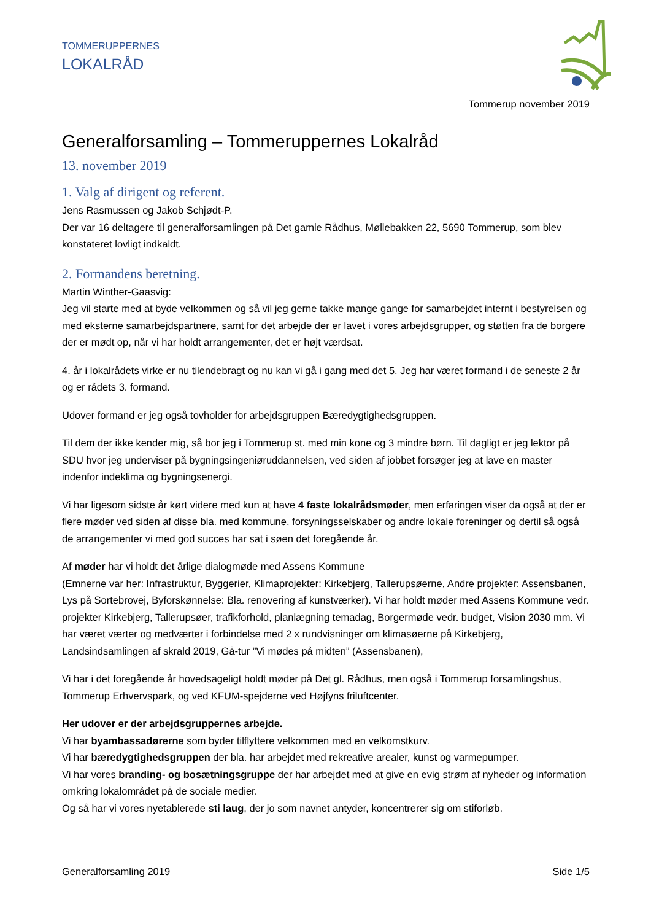TOMMERUPPERNES
LOKALRÅD
Tommerup november 2019
Generalforsamling – Tommeruppernes Lokalråd
13. november 2019
1. Valg af dirigent og referent.
Jens Rasmussen og Jakob Schjødt-P.
Der var 16 deltagere til generalforsamlingen på Det gamle Rådhus, Møllebakken 22, 5690 Tommerup, som blev konstateret lovligt indkaldt.
2. Formandens beretning.
Martin Winther-Gaasvig:
Jeg vil starte med at byde velkommen og så vil jeg gerne takke mange gange for samarbejdet internt i bestyrelsen og med eksterne samarbejdspartnere, samt for det arbejde der er lavet i vores arbejdsgrupper, og støtten fra de borgere der er mødt op, når vi har holdt arrangementer, det er højt værdsat.
4. år i lokalrådets virke er nu tilendebragt og nu kan vi gå i gang med det 5. Jeg har været formand i de seneste 2 år og er rådets 3. formand.
Udover formand er jeg også tovholder for arbejdsgruppen Bæredygtighedsgruppen.
Til dem der ikke kender mig, så bor jeg i Tommerup st. med min kone og 3 mindre børn. Til dagligt er jeg lektor på SDU hvor jeg underviser på bygningsingeniøruddannelsen, ved siden af jobbet forsøger jeg at lave en master indenfor indeklima og bygningsenergi.
Vi har ligesom sidste år kørt videre med kun at have 4 faste lokalrådsmøder, men erfaringen viser da også at der er flere møder ved siden af disse bla. med kommune, forsyningsselskaber og andre lokale foreninger og dertil så også de arrangementer vi med god succes har sat i søen det foregående år.
Af møder har vi holdt det årlige dialogmøde med Assens Kommune
(Emnerne var her: Infrastruktur, Byggerier, Klimaprojekter: Kirkebjerg, Tallerupsøerne, Andre projekter: Assensbanen, Lys på Sortebrovej, Byforskønnelse: Bla. renovering af kunstværker). Vi har holdt møder med Assens Kommune vedr. projekter Kirkebjerg, Tallerupsøer, trafikforhold, planlægning temadag, Borgermøde vedr. budget, Vision 2030 mm. Vi har været værter og medværter i forbindelse med 2 x rundvisninger om klimasøerne på Kirkebjerg, Landsindsamlingen af skrald 2019, Gå-tur ”Vi mødes på midten” (Assensbanen),
Vi har i det foregående år hovedsageligt holdt møder på Det gl. Rådhus, men også i Tommerup forsamlingshus, Tommerup Erhvervspark, og ved KFUM-spejderne ved Højfyns friluftcenter.
Her udover er der arbejdsgruppernes arbejde.
Vi har byambassadørerne som byder tilflyttere velkommen med en velkomstkurv.
Vi har bæredygtighedsgruppen der bla. har arbejdet med rekreative arealer, kunst og varmepumper.
Vi har vores branding- og bosætningsgruppe der har arbejdet med at give en evig strøm af nyheder og information omkring lokalområdet på de sociale medier.
Og så har vi vores nyetablerede sti laug, der jo som navnet antyder, koncentrerer sig om stiforløb.
Generalforsamling 2019 Side 1/5